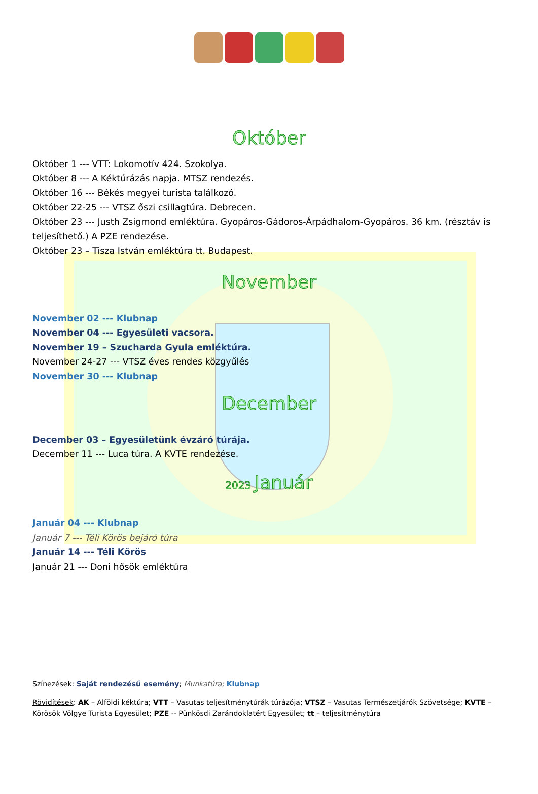Október
Október 1 --- VTT: Lokomotív 424. Szokolya.
Október 8 --- A Kéktúrázás napja. MTSZ rendezés.
Október 16 --- Békés megyei turista találkozó.
Október 22-25 --- VTSZ őszi csillagtúra. Debrecen.
Október 23 --- Justh Zsigmond emléktúra. Gyopáros-Gádoros-Árpádhalom-Gyopáros. 36 km. (résztáv is teljesíthető.) A PZE rendezése.
Október 23 – Tisza István emléktúra tt. Budapest.
November
November 02 --- Klubnap
November 04 --- Egyesületi vacsora.
November 19 – Szucharda Gyula emléktúra.
November 24-27 --- VTSZ éves rendes közgyűlés
November 30 --- Klubnap
December
December 03 – Egyesületünk évzáró túrája.
December 11 --- Luca túra. A KVTE rendezése.
2023 Január
Január 04 --- Klubnap
Január 7 --- Téli Körös bejáró túra
Január 14 --- Téli Körös
Január 21 --- Doni hősök emléktúra
Színezések: Saját rendezésű esemény; Munkatúra; Klubnap
Rövidítések: AK – Alföldi kéktúra; VTT – Vasutas teljesítménytúrák túrázója; VTSZ – Vasutas Természetjárók Szövetsége; KVTE – Körösök Völgye Turista Egyesület; PZE -- Pünkösdi Zarándoklatért Egyesület; tt – teljesítménytúra